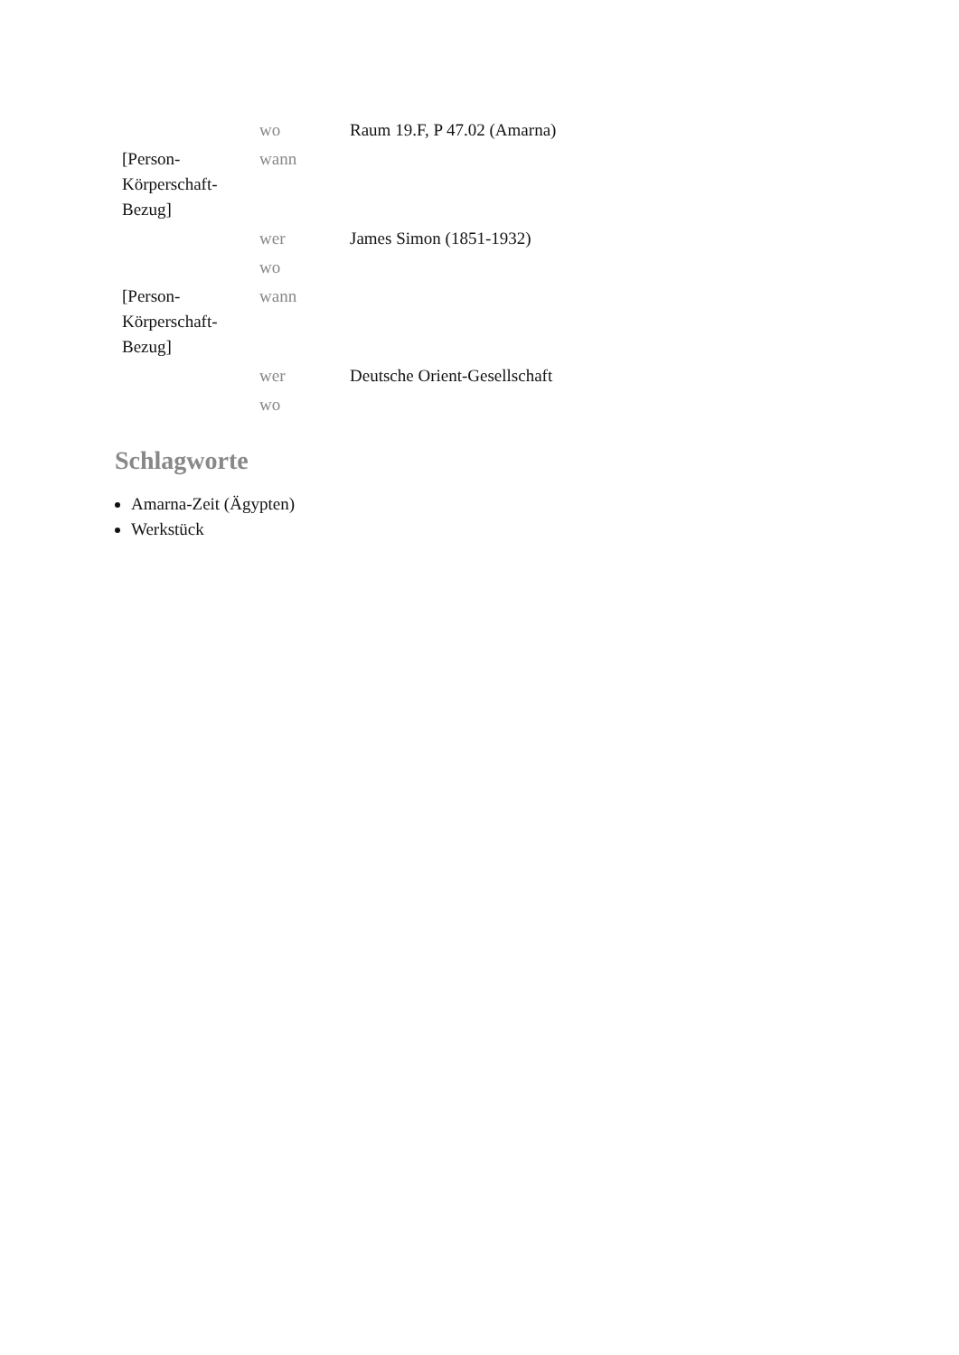| | wo | Raum 19.F, P 47.02 (Amarna) |
| [Person-Körperschaft-Bezug] | wann | |
| | wer | James Simon (1851-1932) |
| | wo | |
| [Person-Körperschaft-Bezug] | wann | |
| | wer | Deutsche Orient-Gesellschaft |
| | wo | |
Schlagworte
Amarna-Zeit (Ägypten)
Werkstück